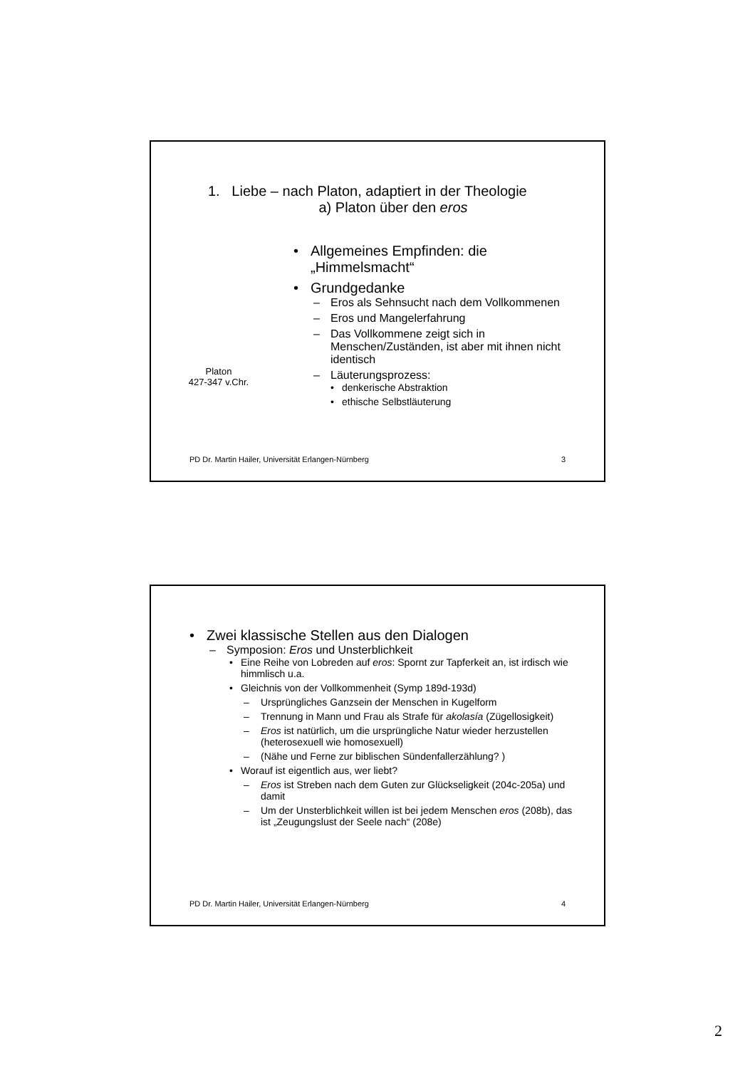1. Liebe – nach Platon, adaptiert in der Theologie
a) Platon über den eros
Platon
427-347 v.Chr.
• Allgemeines Empfinden: die „Himmelsmacht“
• Grundgedanke
– Eros als Sehnsucht nach dem Vollkommenen
– Eros und Mangelerfahrung
– Das Vollkommene zeigt sich in Menschen/Zuständen, ist aber mit ihnen nicht identisch
– Läuterungsprozess:
• denkerische Abstraktion
• ethische Selbstläuterung
PD Dr. Martin Hailer, Universität Erlangen-Nürnberg 3
• Zwei klassische Stellen aus den Dialogen
– Symposion: Eros und Unsterblichkeit
• Eine Reihe von Lobreden auf eros: Spornt zur Tapferkeit an, ist irdisch wie himmlisch u.a.
• Gleichnis von der Vollkommenheit (Symp 189d-193d)
– Ursprüngliches Ganzsein der Menschen in Kugelform
– Trennung in Mann und Frau als Strafe für akolasía (Zügellosigkeit)
– Eros ist natürlich, um die ursprüngliche Natur wieder herzustellen (heterosexuell wie homosexuell)
– (Nähe und Ferne zur biblischen Sündenfallerzählung? )
• Worauf ist eigentlich aus, wer liebt?
– Eros ist Streben nach dem Guten zur Glückseligkeit (204c-205a) und damit
– Um der Unsterblichkeit willen ist bei jedem Menschen eros (208b), das ist „Zeugungslust der Seele nach“ (208e)
PD Dr. Martin Hailer, Universität Erlangen-Nürnberg 4
2